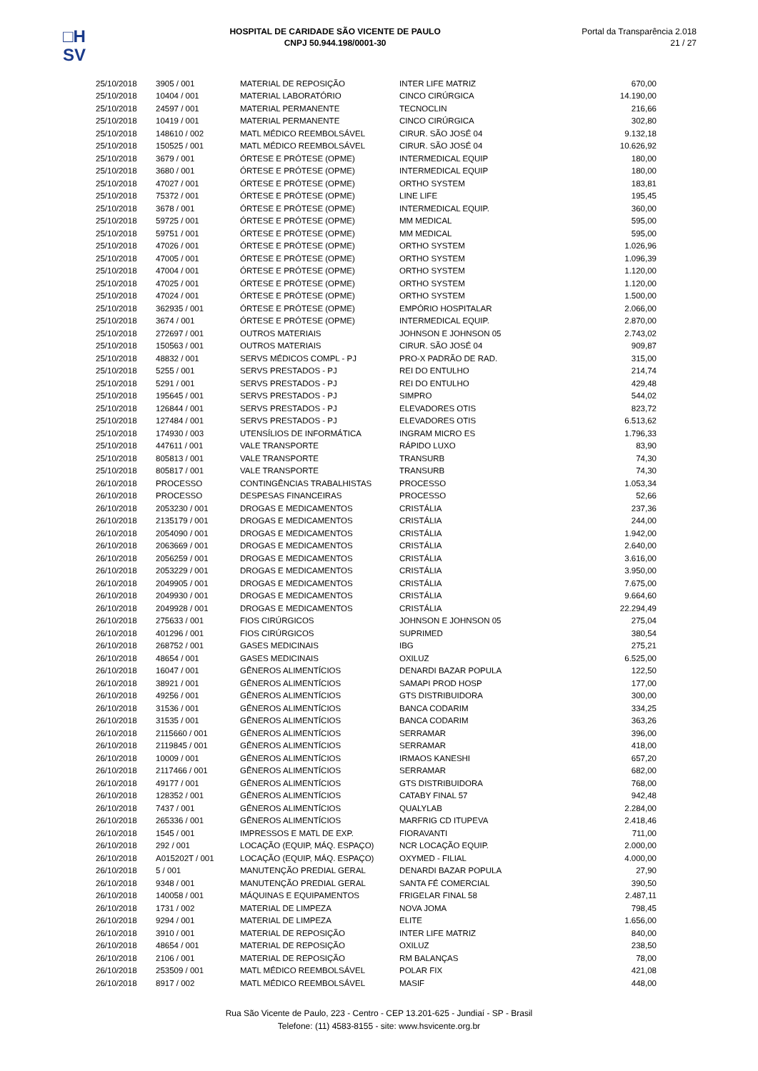□H
SV
HOSPITAL DE CARIDADE SÃO VICENTE DE PAULO
CNPJ 50.944.198/0001-30
Portal da Transparência 2.018
21 / 27
| 25/10/2018 | 3905 / 001 | MATERIAL DE REPOSIÇÃO | INTER LIFE MATRIZ | 670,00 |
| 25/10/2018 | 10404 / 001 | MATERIAL LABORATÓRIO | CINCO CIRÚRGICA | 14.190,00 |
| 25/10/2018 | 24597 / 001 | MATERIAL PERMANENTE | TECNOCLIN | 216,66 |
| 25/10/2018 | 10419 / 001 | MATERIAL PERMANENTE | CINCO CIRÚRGICA | 302,80 |
| 25/10/2018 | 148610 / 002 | MATL MÉDICO REEMBOLSÁVEL | CIRUR. SÃO JOSÉ 04 | 9.132,18 |
| 25/10/2018 | 150525 / 001 | MATL MÉDICO REEMBOLSÁVEL | CIRUR. SÃO JOSÉ 04 | 10.626,92 |
| 25/10/2018 | 3679 / 001 | ÓRTESE E PRÓTESE (OPME) | INTERMEDICAL EQUIP | 180,00 |
| 25/10/2018 | 3680 / 001 | ÓRTESE E PRÓTESE (OPME) | INTERMEDICAL EQUIP | 180,00 |
| 25/10/2018 | 47027 / 001 | ÓRTESE E PRÓTESE (OPME) | ORTHO SYSTEM | 183,81 |
| 25/10/2018 | 75372 / 001 | ÓRTESE E PRÓTESE (OPME) | LINE LIFE | 195,45 |
| 25/10/2018 | 3678 / 001 | ÓRTESE E PRÓTESE (OPME) | INTERMEDICAL EQUIP. | 360,00 |
| 25/10/2018 | 59725 / 001 | ÓRTESE E PRÓTESE (OPME) | MM MEDICAL | 595,00 |
| 25/10/2018 | 59751 / 001 | ÓRTESE E PRÓTESE (OPME) | MM MEDICAL | 595,00 |
| 25/10/2018 | 47026 / 001 | ÓRTESE E PRÓTESE (OPME) | ORTHO SYSTEM | 1.026,96 |
| 25/10/2018 | 47005 / 001 | ÓRTESE E PRÓTESE (OPME) | ORTHO SYSTEM | 1.096,39 |
| 25/10/2018 | 47004 / 001 | ÓRTESE E PRÓTESE (OPME) | ORTHO SYSTEM | 1.120,00 |
| 25/10/2018 | 47025 / 001 | ÓRTESE E PRÓTESE (OPME) | ORTHO SYSTEM | 1.120,00 |
| 25/10/2018 | 47024 / 001 | ÓRTESE E PRÓTESE (OPME) | ORTHO SYSTEM | 1.500,00 |
| 25/10/2018 | 362935 / 001 | ÓRTESE E PRÓTESE (OPME) | EMPÓRIO HOSPITALAR | 2.066,00 |
| 25/10/2018 | 3674 / 001 | ÓRTESE E PRÓTESE (OPME) | INTERMEDICAL EQUIP. | 2.870,00 |
| 25/10/2018 | 272697 / 001 | OUTROS MATERIAIS | JOHNSON E JOHNSON 05 | 2.743,02 |
| 25/10/2018 | 150563 / 001 | OUTROS MATERIAIS | CIRUR. SÃO JOSÉ 04 | 909,87 |
| 25/10/2018 | 48832 / 001 | SERVS MÉDICOS COMPL - PJ | PRO-X PADRÃO DE RAD. | 315,00 |
| 25/10/2018 | 5255 / 001 | SERVS PRESTADOS - PJ | REI DO ENTULHO | 214,74 |
| 25/10/2018 | 5291 / 001 | SERVS PRESTADOS - PJ | REI DO ENTULHO | 429,48 |
| 25/10/2018 | 195645 / 001 | SERVS PRESTADOS - PJ | SIMPRO | 544,02 |
| 25/10/2018 | 126844 / 001 | SERVS PRESTADOS - PJ | ELEVADORES OTIS | 823,72 |
| 25/10/2018 | 127484 / 001 | SERVS PRESTADOS - PJ | ELEVADORES OTIS | 6.513,62 |
| 25/10/2018 | 174930 / 003 | UTENSÍLIOS DE INFORMÁTICA | INGRAM MICRO ES | 1.796,33 |
| 25/10/2018 | 447611 / 001 | VALE TRANSPORTE | RÁPIDO LUXO | 83,90 |
| 25/10/2018 | 805813 / 001 | VALE TRANSPORTE | TRANSURB | 74,30 |
| 25/10/2018 | 805817 / 001 | VALE TRANSPORTE | TRANSURB | 74,30 |
| 26/10/2018 | PROCESSO | CONTINGÊNCIAS TRABALHISTAS | PROCESSO | 1.053,34 |
| 26/10/2018 | PROCESSO | DESPESAS FINANCEIRAS | PROCESSO | 52,66 |
| 26/10/2018 | 2053230 / 001 | DROGAS E MEDICAMENTOS | CRISTÁLIA | 237,36 |
| 26/10/2018 | 2135179 / 001 | DROGAS E MEDICAMENTOS | CRISTÁLIA | 244,00 |
| 26/10/2018 | 2054090 / 001 | DROGAS E MEDICAMENTOS | CRISTÁLIA | 1.942,00 |
| 26/10/2018 | 2063669 / 001 | DROGAS E MEDICAMENTOS | CRISTÁLIA | 2.640,00 |
| 26/10/2018 | 2056259 / 001 | DROGAS E MEDICAMENTOS | CRISTÁLIA | 3.616,00 |
| 26/10/2018 | 2053229 / 001 | DROGAS E MEDICAMENTOS | CRISTÁLIA | 3.950,00 |
| 26/10/2018 | 2049905 / 001 | DROGAS E MEDICAMENTOS | CRISTÁLIA | 7.675,00 |
| 26/10/2018 | 2049930 / 001 | DROGAS E MEDICAMENTOS | CRISTÁLIA | 9.664,60 |
| 26/10/2018 | 2049928 / 001 | DROGAS E MEDICAMENTOS | CRISTÁLIA | 22.294,49 |
| 26/10/2018 | 275633 / 001 | FIOS CIRÚRGICOS | JOHNSON E JOHNSON 05 | 275,04 |
| 26/10/2018 | 401296 / 001 | FIOS CIRÚRGICOS | SUPRIMED | 380,54 |
| 26/10/2018 | 268752 / 001 | GASES MEDICINAIS | IBG | 275,21 |
| 26/10/2018 | 48654 / 001 | GASES MEDICINAIS | OXILUZ | 6.525,00 |
| 26/10/2018 | 16047 / 001 | GÊNEROS ALIMENTÍCIOS | DENARDI BAZAR POPULA | 122,50 |
| 26/10/2018 | 38921 / 001 | GÊNEROS ALIMENTÍCIOS | SAMAPI PROD HOSP | 177,00 |
| 26/10/2018 | 49256 / 001 | GÊNEROS ALIMENTÍCIOS | GTS DISTRIBUIDORA | 300,00 |
| 26/10/2018 | 31536 / 001 | GÊNEROS ALIMENTÍCIOS | BANCA CODARIM | 334,25 |
| 26/10/2018 | 31535 / 001 | GÊNEROS ALIMENTÍCIOS | BANCA CODARIM | 363,26 |
| 26/10/2018 | 2115660 / 001 | GÊNEROS ALIMENTÍCIOS | SERRAMAR | 396,00 |
| 26/10/2018 | 2119845 / 001 | GÊNEROS ALIMENTÍCIOS | SERRAMAR | 418,00 |
| 26/10/2018 | 10009 / 001 | GÊNEROS ALIMENTÍCIOS | IRMAOS KANESHI | 657,20 |
| 26/10/2018 | 2117466 / 001 | GÊNEROS ALIMENTÍCIOS | SERRAMAR | 682,00 |
| 26/10/2018 | 49177 / 001 | GÊNEROS ALIMENTÍCIOS | GTS DISTRIBUIDORA | 768,00 |
| 26/10/2018 | 128352 / 001 | GÊNEROS ALIMENTÍCIOS | CATABY FINAL 57 | 942,48 |
| 26/10/2018 | 7437 / 001 | GÊNEROS ALIMENTÍCIOS | QUALYLAB | 2.284,00 |
| 26/10/2018 | 265336 / 001 | GÊNEROS ALIMENTÍCIOS | MARFRIG CD ITUPEVA | 2.418,46 |
| 26/10/2018 | 1545 / 001 | IMPRESSOS E MATL DE EXP. | FIORAVANTI | 711,00 |
| 26/10/2018 | 292 / 001 | LOCAÇÃO (EQUIP, MÁQ. ESPAÇO) | NCR LOCAÇÃO EQUIP. | 2.000,00 |
| 26/10/2018 | A015202T / 001 | LOCAÇÃO (EQUIP, MÁQ. ESPAÇO) | OXYMED - FILIAL | 4.000,00 |
| 26/10/2018 | 5 / 001 | MANUTENÇÃO PREDIAL GERAL | DENARDI BAZAR POPULA | 27,90 |
| 26/10/2018 | 9348 / 001 | MANUTENÇÃO PREDIAL GERAL | SANTA FÉ COMERCIAL | 390,50 |
| 26/10/2018 | 140058 / 001 | MÁQUINAS E EQUIPAMENTOS | FRIGELAR FINAL 58 | 2.487,11 |
| 26/10/2018 | 1731 / 002 | MATERIAL DE LIMPEZA | NOVA JOMA | 798,45 |
| 26/10/2018 | 9294 / 001 | MATERIAL DE LIMPEZA | ELITE | 1.656,00 |
| 26/10/2018 | 3910 / 001 | MATERIAL DE REPOSIÇÃO | INTER LIFE MATRIZ | 840,00 |
| 26/10/2018 | 48654 / 001 | MATERIAL DE REPOSIÇÃO | OXILUZ | 238,50 |
| 26/10/2018 | 2106 / 001 | MATERIAL DE REPOSIÇÃO | RM BALANÇAS | 78,00 |
| 26/10/2018 | 253509 / 001 | MATL MÉDICO REEMBOLSÁVEL | POLAR FIX | 421,08 |
| 26/10/2018 | 8917 / 002 | MATL MÉDICO REEMBOLSÁVEL | MASIF | 448,00 |
Rua São Vicente de Paulo, 223 - Centro - CEP 13.201-625 - Jundiaí - SP - Brasil
Telefone: (11) 4583-8155 - site: www.hsvicente.org.br